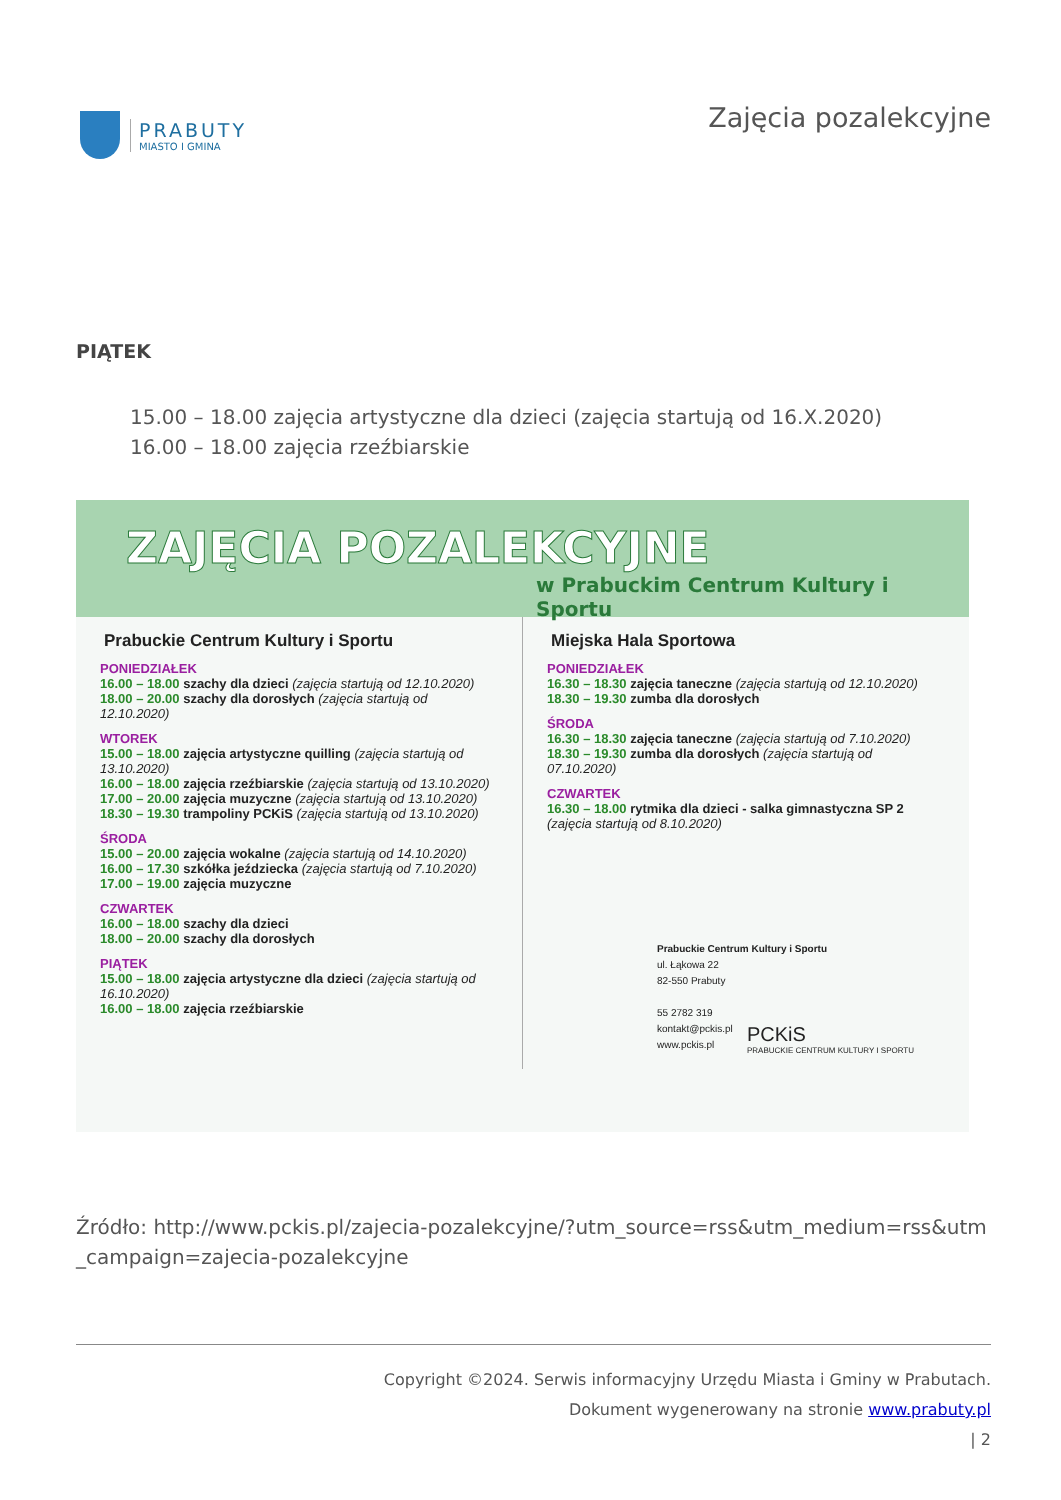PRABUTY
MIASTO I GMINA
Zajęcia pozalekcyjne
PIĄTEK
15.00 – 18.00 zajęcia artystyczne dla dzieci (zajęcia startują od 16.X.2020)
16.00 – 18.00 zajęcia rzeźbiarskie
ZAJĘCIA POZALEKCYJNE
w Prabuckim Centrum Kultury i Sportu
Prabuckie Centrum Kultury i Sportu
PONIEDZIAŁEK
16.00 – 18.00 szachy dla dzieci (zajęcia startują od 12.10.2020)
18.00 – 20.00 szachy dla dorosłych (zajęcia startują od 12.10.2020)
WTOREK
15.00 – 18.00 zajęcia artystyczne quilling (zajęcia startują od 13.10.2020)
16.00 – 18.00 zajęcia rzeźbiarskie (zajęcia startują od 13.10.2020)
17.00 – 20.00 zajęcia muzyczne (zajęcia startują od 13.10.2020)
18.30 – 19.30 trampoliny PCKiS (zajęcia startują od 13.10.2020)
ŚRODA
15.00 – 20.00 zajęcia wokalne (zajęcia startują od 14.10.2020)
16.00 – 17.30 szkółka jeździecka (zajęcia startują od 7.10.2020)
17.00 – 19.00 zajęcia muzyczne
CZWARTEK
16.00 – 18.00 szachy dla dzieci
18.00 – 20.00 szachy dla dorosłych
PIĄTEK
15.00 – 18.00 zajęcia artystyczne dla dzieci (zajęcia startują od 16.10.2020)
16.00 – 18.00 zajęcia rzeźbiarskie
Miejska Hala Sportowa
PONIEDZIAŁEK
16.30 – 18.30 zajęcia taneczne (zajęcia startują od 12.10.2020)
18.30 – 19.30 zumba dla dorosłych
ŚRODA
16.30 – 18.30 zajęcia taneczne (zajęcia startują od 7.10.2020)
18.30 – 19.30 zumba dla dorosłych (zajęcia startują od 07.10.2020)
CZWARTEK
16.30 – 18.00 rytmika dla dzieci - salka gimnastyczna SP 2 (zajęcia startują od 8.10.2020)
Prabuckie Centrum Kultury i Sportu
ul. Łąkowa 22
82-550 Prabuty
55 2782 319
kontakt@pckis.pl
www.pckis.pl
PCKiS
PRABUCKIE CENTRUM KULTURY I SPORTU
Źródło: http://www.pckis.pl/zajecia-pozalekcyjne/?utm_source=rss&utm_medium=rss&utm_campaign=zajecia-pozalekcyjne
Copyright ©2024. Serwis informacyjny Urzędu Miasta i Gminy w Prabutach.
Dokument wygenerowany na stronie www.prabuty.pl
| 2